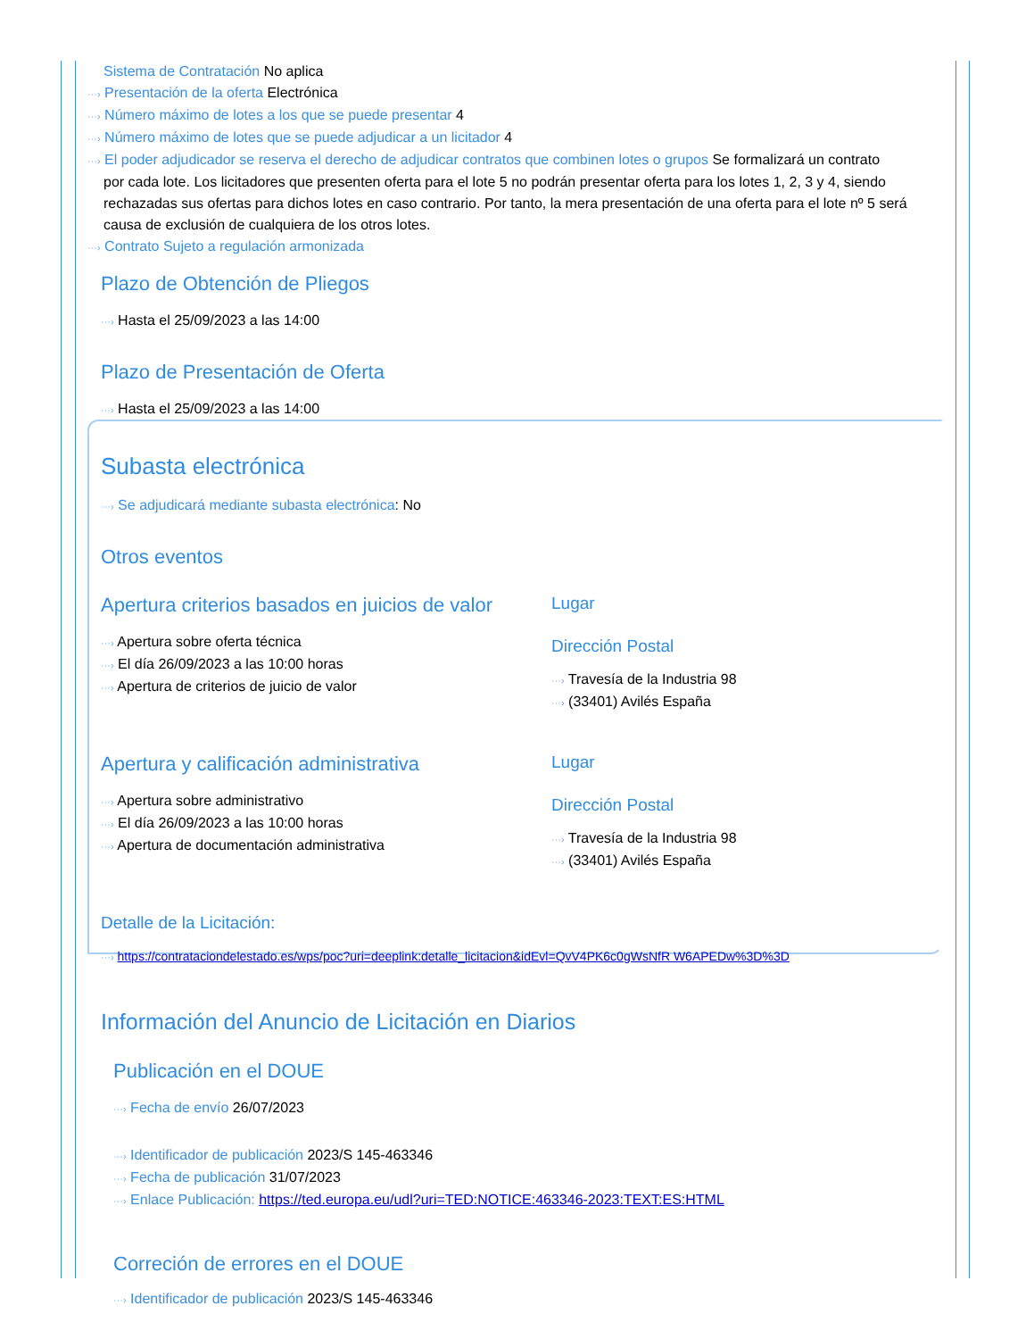Sistema de Contratación No aplica
···› Presentación de la oferta Electrónica
···› Número máximo de lotes a los que se puede presentar 4
···› Número máximo de lotes que se puede adjudicar a un licitador 4
···› El poder adjudicador se reserva el derecho de adjudicar contratos que combinen lotes o grupos Se formalizará un contrato
por cada lote. Los licitadores que presenten oferta para el lote 5 no podrán presentar oferta para los lotes 1, 2, 3 y 4, siendo rechazadas sus ofertas para dichos lotes en caso contrario. Por tanto, la mera presentación de una oferta para el lote nº 5 será causa de exclusión de cualquiera de los otros lotes.
···› Contrato Sujeto a regulación armonizada
Plazo de Obtención de Pliegos
···› Hasta el 25/09/2023 a las 14:00
Plazo de Presentación de Oferta
···› Hasta el 25/09/2023 a las 14:00
Subasta electrónica
···› Se adjudicará mediante subasta electrónica: No
Otros eventos
Apertura criterios basados en juicios de valor
···› Apertura sobre oferta técnica
···› El día 26/09/2023 a las 10:00 horas
···› Apertura de criterios de juicio de valor
Lugar
Dirección Postal
···› Travesía de la Industria 98
···› (33401) Avilés España
Apertura y calificación administrativa
···› Apertura sobre administrativo
···› El día 26/09/2023 a las 10:00 horas
···› Apertura de documentación administrativa
Lugar
Dirección Postal
···› Travesía de la Industria 98
···› (33401) Avilés España
Detalle de la Licitación:
···› https://contrataciondelestado.es/wps/poc?uri=deeplink:detalle_licitacion&idEvl=QvV4PK6c0gWsNfR W6APEDw%3D%3D
Información del Anuncio de Licitación en Diarios
Publicación en el DOUE
···› Fecha de envío 26/07/2023
···› Identificador de publicación 2023/S 145-463346
···› Fecha de publicación 31/07/2023
···› Enlace Publicación: https://ted.europa.eu/udl?uri=TED:NOTICE:463346-2023:TEXT:ES:HTML
Correción de errores en el DOUE
···› Identificador de publicación 2023/S 145-463346